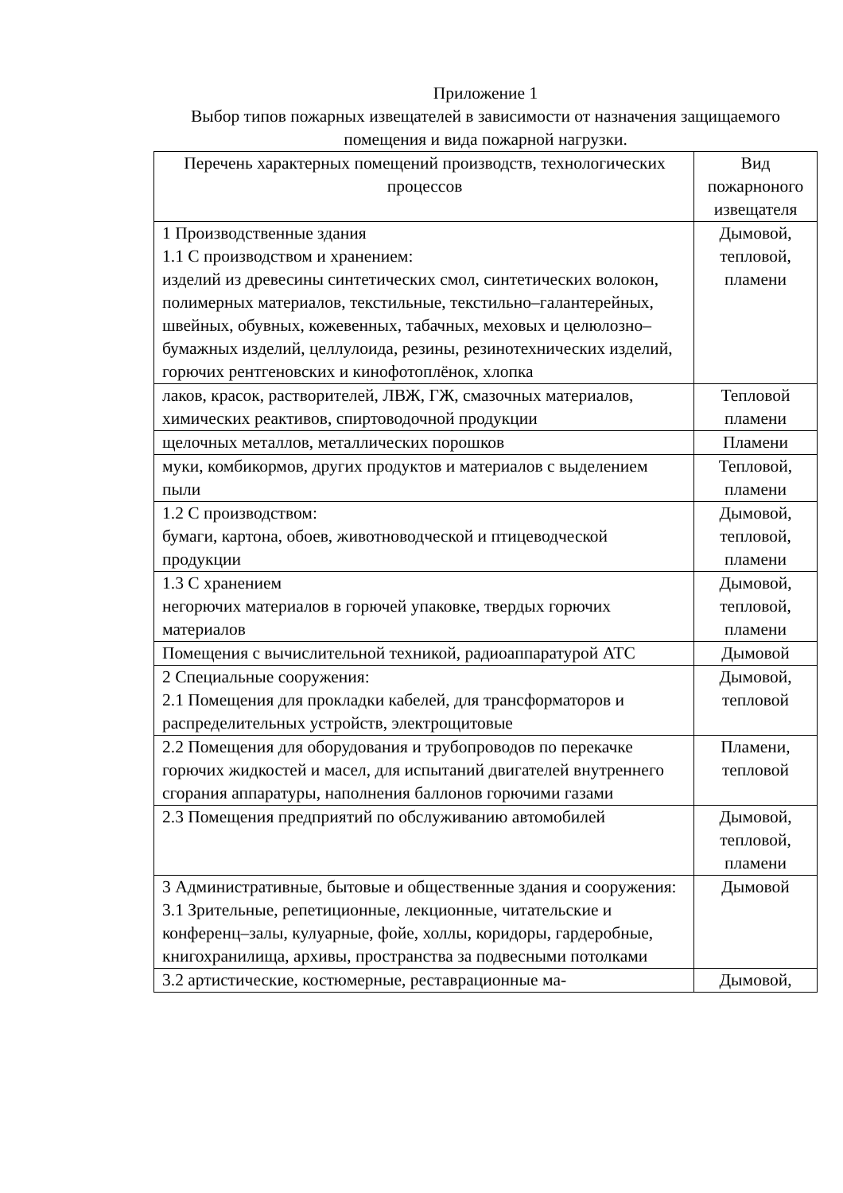Приложение 1
Выбор типов пожарных извещателей в зависимости от назначения защищаемого помещения и вида пожарной нагрузки.
| Перечень характерных помещений производств, технологических процессов | Вид пожарноного извещателя |
| 1 Производственные здания 1.1 С производством и хранением: изделий из древесины синтетических смол, синтетических волокон, полимерных материалов, текстильные, текстильно–галантерейных, швейных, обувных, кожевенных, табачных, меховых и целюлозно–бумажных изделий, целлулоида, резины, резинотехнических изделий, горючих рентгеновских и кинофотоплёнок, хлопка | Дымовой, тепловой, пламени |
| лаков, красок, растворителей, ЛВЖ, ГЖ, смазочных материалов, химических реактивов, спиртоводочной продукции | Тепловой пламени |
| щелочных металлов, металлических порошков | Пламени |
| муки, комбикормов, других продуктов и материалов с выделением пыли | Тепловой, пламени |
| 1.2 С производством: бумаги, картона, обоев, животноводческой и птицеводческой продукции | Дымовой, тепловой, пламени |
| 1.3 С хранением негорючих материалов в горючей упаковке, твердых горючих материалов | Дымовой, тепловой, пламени |
| Помещения с вычислительной техникой, радиоаппаратурой АТС | Дымовой |
| 2 Специальные сооружения: 2.1 Помещения для прокладки кабелей, для трансформаторов и распределительных устройств, электрощитовые | Дымовой, тепловой |
| 2.2 Помещения для оборудования и трубопроводов по перекачке горючих жидкостей и масел, для испытаний двигателей внутреннего сгорания аппаратуры, наполнения баллонов горючими газами | Пламени, тепловой |
| 2.3 Помещения предприятий по обслуживанию автомобилей | Дымовой, тепловой, пламени |
| 3 Административные, бытовые и общественные здания и сооружения: 3.1 Зрительные, репетиционные, лекционные, читательские и конференц–залы, кулуарные, фойе, холлы, коридоры, гардеробные, книгохранилища, архивы, пространства за подвесными потолками | Дымовой |
| 3.2 артистические, костюмерные, реставрационные ма- | Дымовой, |